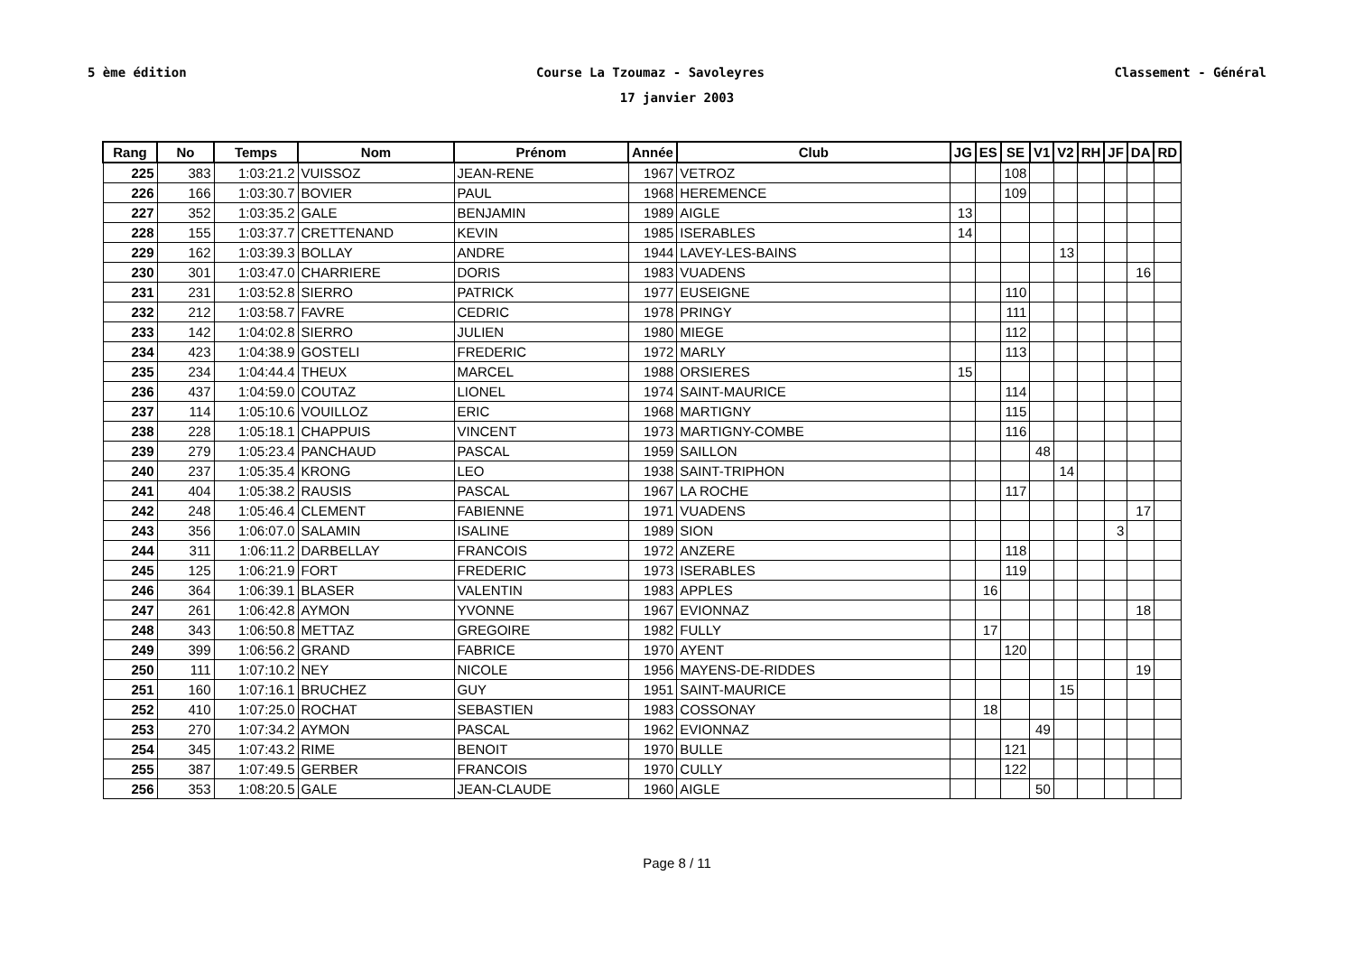5 ème édition Course La Tzoumaz - Savoleyres Classement - Général
17 janvier 2003
| Rang | No | Temps | Nom | Prénom | Année | Club | JG | ES | SE | V1 | V2 | RH | JF | DA | RD |
| --- | --- | --- | --- | --- | --- | --- | --- | --- | --- | --- | --- | --- | --- | --- | --- |
| 225 | 383 | 1:03:21.2 | VUISSOZ | JEAN-RENE | 1967 | VETROZ | | | 108 | | | | | | |
| 226 | 166 | 1:03:30.7 | BOVIER | PAUL | 1968 | HEREMENCE | | | 109 | | | | | | |
| 227 | 352 | 1:03:35.2 | GALE | BENJAMIN | 1989 | AIGLE | 13 | | | | | | | | |
| 228 | 155 | 1:03:37.7 | CRETTENAND | KEVIN | 1985 | ISERABLES | 14 | | | | | | | | |
| 229 | 162 | 1:03:39.3 | BOLLAY | ANDRE | 1944 | LAVEY-LES-BAINS | | | | | 13 | | | | |
| 230 | 301 | 1:03:47.0 | CHARRIERE | DORIS | 1983 | VUADENS | | | | | | | | 16 | |
| 231 | 231 | 1:03:52.8 | SIERRO | PATRICK | 1977 | EUSEIGNE | | | 110 | | | | | | |
| 232 | 212 | 1:03:58.7 | FAVRE | CEDRIC | 1978 | PRINGY | | | 111 | | | | | | |
| 233 | 142 | 1:04:02.8 | SIERRO | JULIEN | 1980 | MIEGE | | | 112 | | | | | | |
| 234 | 423 | 1:04:38.9 | GOSTELI | FREDERIC | 1972 | MARLY | | | 113 | | | | | | |
| 235 | 234 | 1:04:44.4 | THEUX | MARCEL | 1988 | ORSIERES | 15 | | | | | | | | |
| 236 | 437 | 1:04:59.0 | COUTAZ | LIONEL | 1974 | SAINT-MAURICE | | | 114 | | | | | | |
| 237 | 114 | 1:05:10.6 | VOUILLOZ | ERIC | 1968 | MARTIGNY | | | 115 | | | | | | |
| 238 | 228 | 1:05:18.1 | CHAPPUIS | VINCENT | 1973 | MARTIGNY-COMBE | | | 116 | | | | | | |
| 239 | 279 | 1:05:23.4 | PANCHAUD | PASCAL | 1959 | SAILLON | | | | 48 | | | | | |
| 240 | 237 | 1:05:35.4 | KRONG | LEO | 1938 | SAINT-TRIPHON | | | | | 14 | | | | |
| 241 | 404 | 1:05:38.2 | RAUSIS | PASCAL | 1967 | LA ROCHE | | | 117 | | | | | | |
| 242 | 248 | 1:05:46.4 | CLEMENT | FABIENNE | 1971 | VUADENS | | | | | | | | 17 | |
| 243 | 356 | 1:06:07.0 | SALAMIN | ISALINE | 1989 | SION | | | | | | | 3 | | |
| 244 | 311 | 1:06:11.2 | DARBELLAY | FRANCOIS | 1972 | ANZERE | | | 118 | | | | | | |
| 245 | 125 | 1:06:21.9 | FORT | FREDERIC | 1973 | ISERABLES | | | 119 | | | | | | |
| 246 | 364 | 1:06:39.1 | BLASER | VALENTIN | 1983 | APPLES | | 16 | | | | | | | |
| 247 | 261 | 1:06:42.8 | AYMON | YVONNE | 1967 | EVIONNAZ | | | | | | | | 18 | |
| 248 | 343 | 1:06:50.8 | METTAZ | GREGOIRE | 1982 | FULLY | | 17 | | | | | | | |
| 249 | 399 | 1:06:56.2 | GRAND | FABRICE | 1970 | AYENT | | | 120 | | | | | | |
| 250 | 111 | 1:07:10.2 | NEY | NICOLE | 1956 | MAYENS-DE-RIDDES | | | | | | | | 19 | |
| 251 | 160 | 1:07:16.1 | BRUCHEZ | GUY | 1951 | SAINT-MAURICE | | | | | 15 | | | | |
| 252 | 410 | 1:07:25.0 | ROCHAT | SEBASTIEN | 1983 | COSSONAY | | 18 | | | | | | | |
| 253 | 270 | 1:07:34.2 | AYMON | PASCAL | 1962 | EVIONNAZ | | | | 49 | | | | | |
| 254 | 345 | 1:07:43.2 | RIME | BENOIT | 1970 | BULLE | | | 121 | | | | | | |
| 255 | 387 | 1:07:49.5 | GERBER | FRANCOIS | 1970 | CULLY | | | 122 | | | | | | |
| 256 | 353 | 1:08:20.5 | GALE | JEAN-CLAUDE | 1960 | AIGLE | | | | 50 | | | | | |
Page 8 / 11